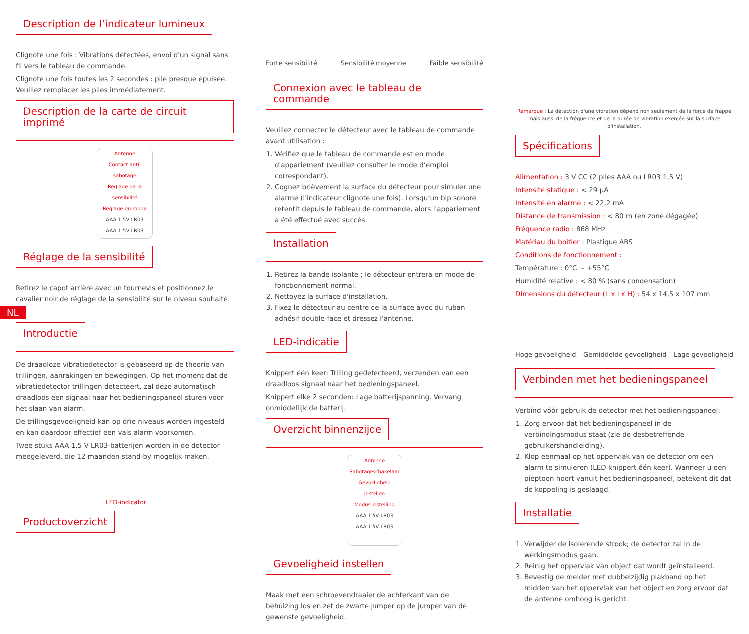Description de l’indicateur lumineux
Clignote une fois : Vibrations détectées, envoi d'un signal sans fil vers le tableau de commande.
Clignote une fois toutes les 2 secondes : pile presque épuisée. Veuillez remplacer les piles immédiatement.
Description de la carte de circuit imprimé
Antenne
Contact anti-sabotage
Réglage de la sensibilité
Réglage du mode
AAA 1.5V LR03
AAA 1.5V LR03
Réglage de la sensibilité
Retirez le capot arrière avec un tournevis et positionnez le cavalier noir de réglage de la sensibilité sur le niveau souhaité.
NL
Introductie
De draadloze vibratiedetector is gebaseerd op de theorie van trillingen, aanrakingen en bewegingen. Op het moment dat de vibratiedetector trillingen detecteert, zal deze automatisch draadloos een signaal naar het bedieningspaneel sturen voor het slaan van alarm.
De trillingsgevoeligheid kan op drie niveaus worden ingesteld en kan daardoor effectief een vals alarm voorkomen.
Twee stuks AAA 1,5 V LR03-batterijen worden in de detector meegeleverd, die 12 maanden stand-by mogelijk maken.
LED-indicator
Productoverzicht
Forte sensibilité Sensibilité moyenne Faible sensibilité
Connexion avec le tableau de commande
Veuillez connecter le détecteur avec le tableau de commande avant utilisation :
1. Vérifiez que le tableau de commande est en mode d'appariement (veuillez consulter le mode d’emploi correspondant).
2. Cognez brièvement la surface du détecteur pour simuler une alarme (l'indicateur clignote une fois). Lorsqu’un bip sonore retentit depuis le tableau de commande, alors l'appariement a été effectué avec succès.
Installation
1. Retirez la bande isolante ; le détecteur entrera en mode de fonctionnement normal.
2. Nettoyez la surface d'installation.
3. Fixez le détecteur au centre de la surface avec du ruban adhésif double-face et dressez l'antenne.
LED-indicatie
Knippert één keer: Trilling gedetecteerd, verzenden van een draadloos signaal naar het bedieningspaneel.
Knippert elke 2 seconden: Lage batterijspanning. Vervang onmiddellijk de batterij.
Overzicht binnenzijde
Antenne
Sabotageschakelaar
Gevoeligheid instellen
Modus-instelling
AAA 1.5V LR03
AAA 1.5V LR03
Gevoeligheid instellen
Maak met een schroevendraaier de achterkant van de behuizing los en zet de zwarte jumper op de jumper van de gewenste gevoeligheid.
Remarque : La détection d'une vibration dépend non seulement de la force de frappe mais aussi de la fréquence et de la durée de vibration exercée sur la surface d'installation.
Spécifications
Alimentation : 3 V CC (2 piles AAA ou LR03 1,5 V)
Intensité statique : < 29 μA
Intensité en alarme : < 22,2 mA
Distance de transmission : < 80 m (en zone dégagée)
Fréquence radio : 868 MHz
Matériau du boîtier : Plastique ABS
Conditions de fonctionnement :
Température : 0°C ~ +55°C
Humidité relative : < 80 % (sans condensation)
Dimensions du détecteur (L x l x H) : 54 x 14,5 x 107 mm
Hoge gevoeligheid Gemiddelde gevoeligheid Lage gevoeligheid
Verbinden met het bedieningspaneel
Verbind vóór gebruik de detector met het bedieningspaneel:
1. Zorg ervoor dat het bedieningspaneel in de verbindingsmodus staat (zie de desbetreffende gebruikershandleiding).
2. Klop eenmaal op het oppervlak van de detector om een alarm te simuleren (LED knippert één keer). Wanneer u een pieptoon hoort vanuit het bedieningspaneel, betekent dit dat de koppeling is geslaagd.
Installatie
1. Verwijder de isolerende strook; de detector zal in de werkingsmodus gaan.
2. Reinig het oppervlak van object dat wordt geïnstalleerd.
3. Bevestig de melder met dubbelzijdig plakband op het midden van het oppervlak van het object en zorg ervoor dat de antenne omhoog is gericht.